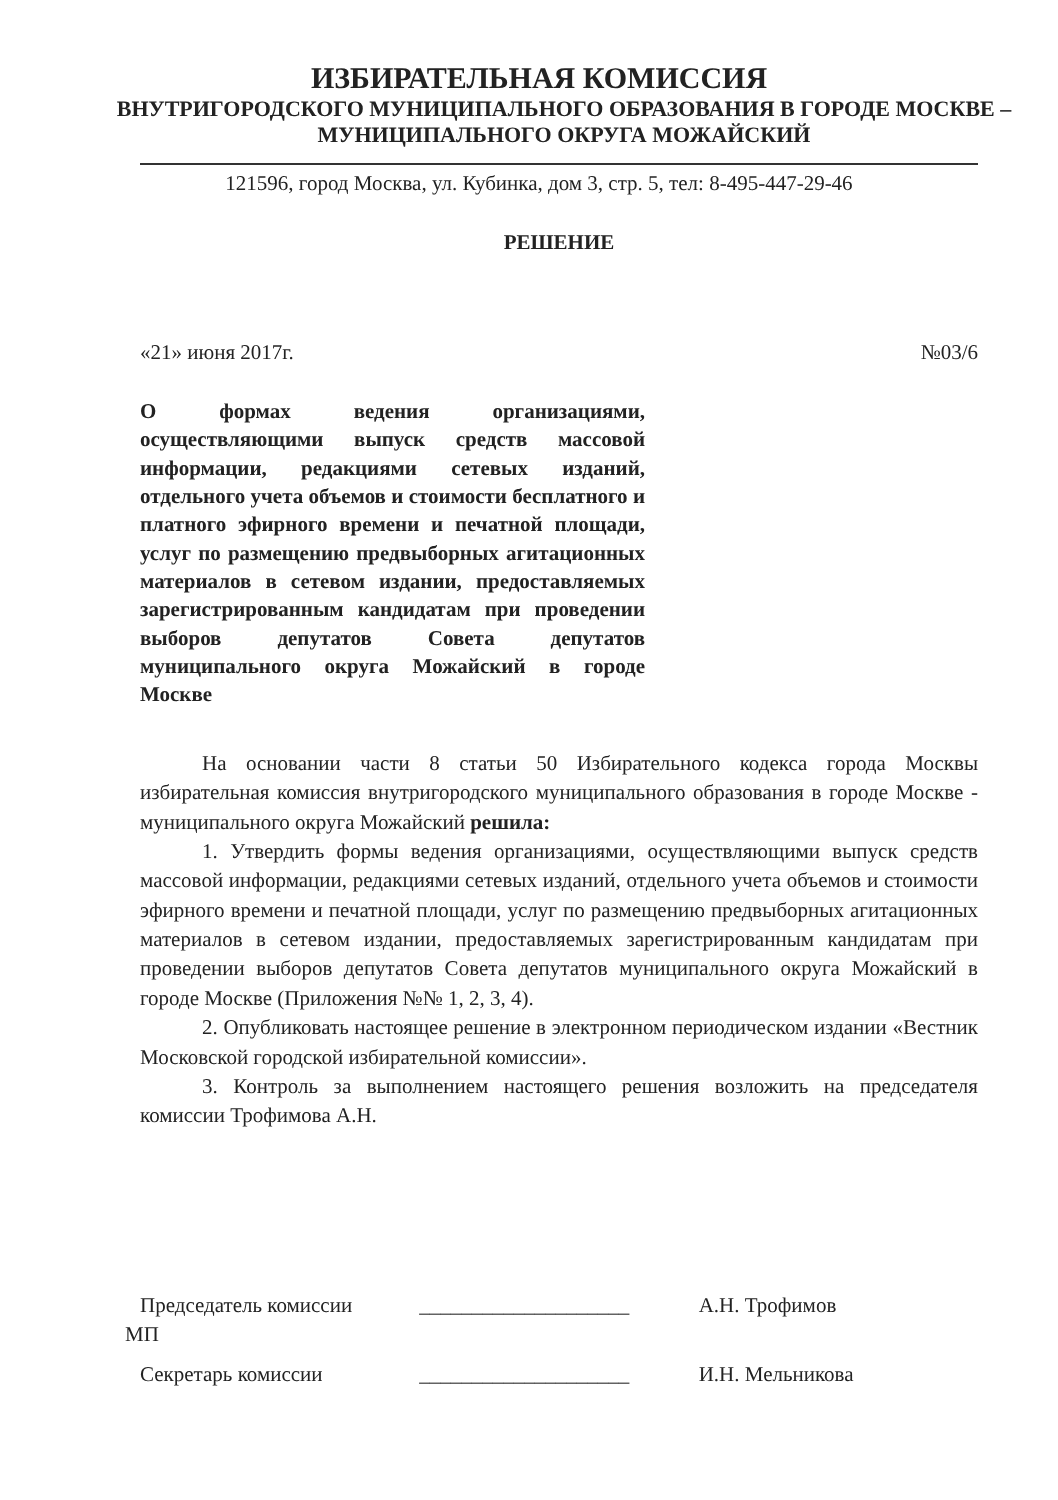ИЗБИРАТЕЛЬНАЯ КОМИССИЯ
ВНУТРИГОРОДСКОГО МУНИЦИПАЛЬНОГО ОБРАЗОВАНИЯ В ГОРОДЕ МОСКВЕ – МУНИЦИПАЛЬНОГО ОКРУГА МОЖАЙСКИЙ
121596, город Москва, ул. Кубинка, дом 3, стр. 5, тел: 8-495-447-29-46
РЕШЕНИЕ
«21» июня 2017г. №03/6
О формах ведения организациями, осуществляющими выпуск средств массовой информации, редакциями сетевых изданий, отдельного учета объемов и стоимости бесплатного и платного эфирного времени и печатной площади, услуг по размещению предвыборных агитационных материалов в сетевом издании, предоставляемых зарегистрированным кандидатам при проведении выборов депутатов Совета депутатов муниципального округа Можайский в городе Москве
На основании части 8 статьи 50 Избирательного кодекса города Москвы избирательная комиссия внутригородского муниципального образования в городе Москве - муниципального округа Можайский решила:
1. Утвердить формы ведения организациями, осуществляющими выпуск средств массовой информации, редакциями сетевых изданий, отдельного учета объемов и стоимости эфирного времени и печатной площади, услуг по размещению предвыборных агитационных материалов в сетевом издании, предоставляемых зарегистрированным кандидатам при проведении выборов депутатов Совета депутатов муниципального округа Можайский в городе Москве (Приложения №№ 1, 2, 3, 4).
2. Опубликовать настоящее решение в электронном периодическом издании «Вестник Московской городской избирательной комиссии».
3. Контроль за выполнением настоящего решения возложить на председателя комиссии Трофимова А.Н.
Председатель комиссии ____________________ А.Н. Трофимов
МП
Секретарь комиссии ____________________ И.Н. Мельникова